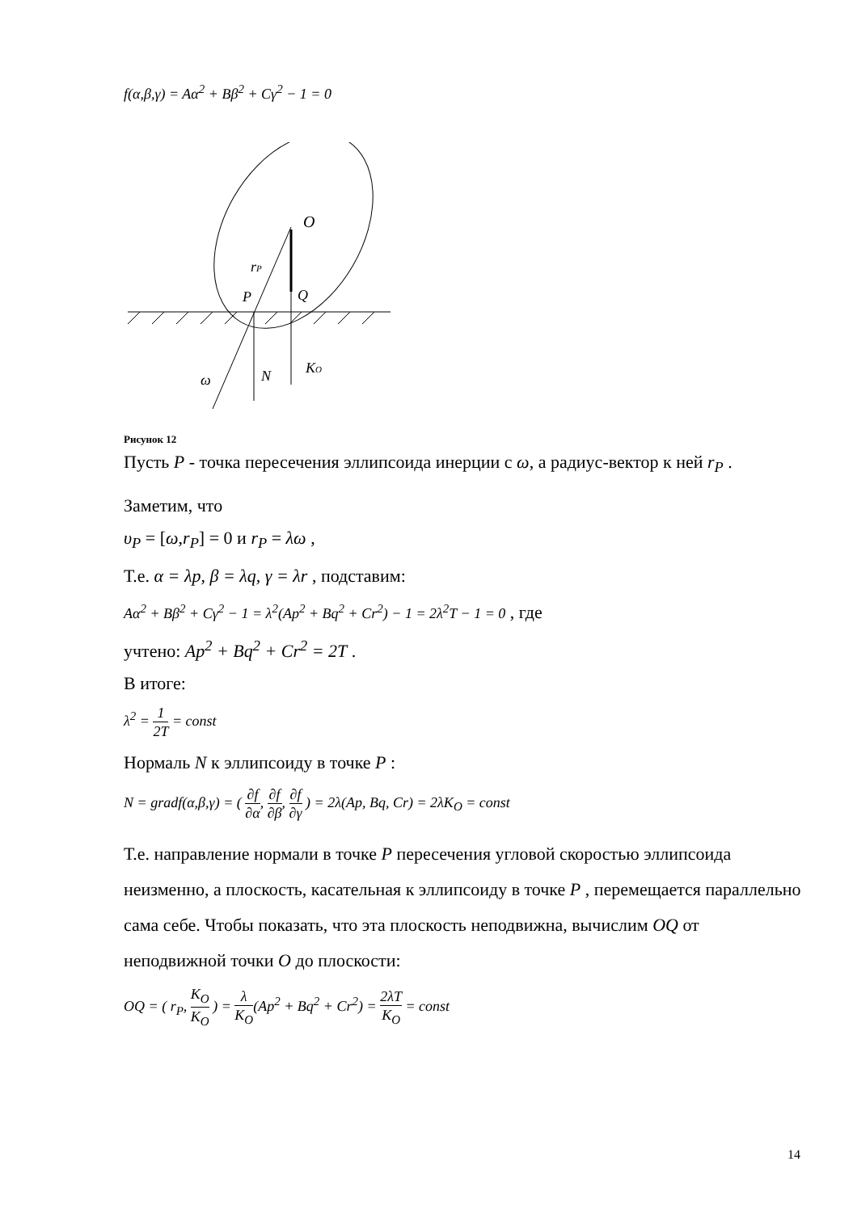f(α,β,γ) = Aα<sup>2</sup> + Bβ<sup>2</sup> + Cγ<sup>2</sup> − 1 = 0
O
rP
P
Q
ω
N
KO
Рисунок 12
Пусть P - точка пересечения эллипсоида инерции с ω, а радиус-вектор к ней r<sub>P</sub> .
Заметим, что
υ<sub>P</sub> = [ω,r<sub>P</sub>] = 0 и r<sub>P</sub> = λω ,
Т.е. α = λp, β = λq, γ = λr , подставим:
Aα<sup>2</sup> + Bβ<sup>2</sup> + Cγ<sup>2</sup> − 1 = λ<sup>2</sup>(Ap<sup>2</sup> + Bq<sup>2</sup> + Cr<sup>2</sup>) − 1 = 2λ<sup>2</sup>T − 1 = 0 , где
учтено: Ap<sup>2</sup> + Bq<sup>2</sup> + Cr<sup>2</sup> = 2T .
В итоге:
λ<sup>2</sup> = 1 2T = const
Нормаль N к эллипсоиду в точке P :
N = gradf(α,β,γ) = ( ∂f ∂α, ∂f ∂β, ∂f ∂γ ) = 2λ(Ap, Bq, Cr) = 2λK<sub>O</sub> = const
Т.е. направление нормали в точке P пересечения угловой скоростью эллипсоида неизменно, а плоскость, касательная к эллипсоиду в точке P , перемещается параллельно сама себе. Чтобы показать, что эта плоскость неподвижна, вычислим OQ от неподвижной точки O до плоскости:
OQ = ( r<sub>P</sub>, K<sub>O</sub> K<sub>O</sub> ) = λ K<sub>O</sub>(Ap<sup>2</sup> + Bq<sup>2</sup> + Cr<sup>2</sup>) = 2λT K<sub>O</sub> = const
14